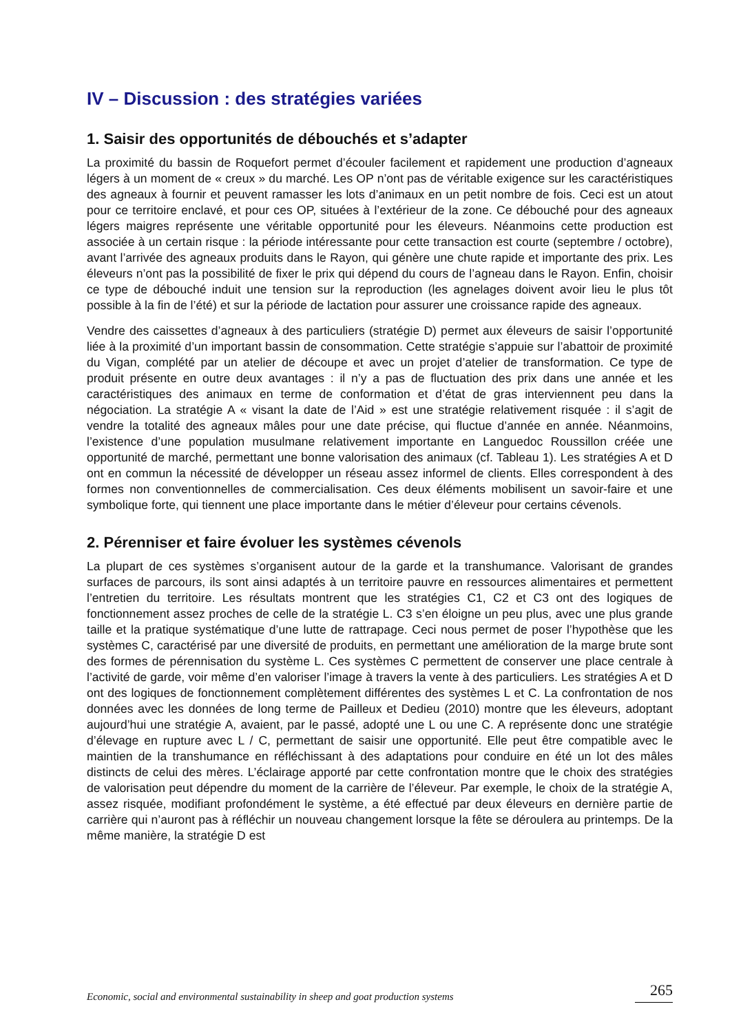IV – Discussion : des stratégies variées
1. Saisir des opportunités de débouchés et s’adapter
La proximité du bassin de Roquefort permet d’écouler facilement et rapidement une production d’agneaux légers à un moment de « creux » du marché. Les OP n’ont pas de véritable exigence sur les caractéristiques des agneaux à fournir et peuvent ramasser les lots d’animaux en un petit nombre de fois. Ceci est un atout pour ce territoire enclavé, et pour ces OP, situées à l’extérieur de la zone. Ce débouché pour des agneaux légers maigres représente une véritable opportunité pour les éleveurs. Néanmoins cette production est associée à un certain risque : la période intéressante pour cette transaction est courte (septembre / octobre), avant l’arrivée des agneaux produits dans le Rayon, qui génère une chute rapide et importante des prix. Les éleveurs n’ont pas la possibilité de fixer le prix qui dépend du cours de l’agneau dans le Rayon. Enfin, choisir ce type de débouché induit une tension sur la reproduction (les agnelages doivent avoir lieu le plus tôt possible à la fin de l’été) et sur la période de lactation pour assurer une croissance rapide des agneaux.
Vendre des caissettes d’agneaux à des particuliers (stratégie D) permet aux éleveurs de saisir l’opportunité liée à la proximité d’un important bassin de consommation. Cette stratégie s’appuie sur l’abattoir de proximité du Vigan, complété par un atelier de découpe et avec un projet d’atelier de transformation. Ce type de produit présente en outre deux avantages : il n’y a pas de fluctuation des prix dans une année et les caractéristiques des animaux en terme de conformation et d’état de gras interviennent peu dans la négociation. La stratégie A « visant la date de l’Aid » est une stratégie relativement risquée : il s’agit de vendre la totalité des agneaux mâles pour une date précise, qui fluctue d’année en année. Néanmoins, l’existence d’une population musulmane relativement importante en Languedoc Roussillon créée une opportunité de marché, permettant une bonne valorisation des animaux (cf. Tableau 1). Les stratégies A et D ont en commun la nécessité de développer un réseau assez informel de clients. Elles correspondent à des formes non conventionnelles de commercialisation. Ces deux éléments mobilisent un savoir-faire et une symbolique forte, qui tiennent une place importante dans le métier d’éleveur pour certains cévenols.
2. Pérenniser et faire évoluer les systèmes cévenols
La plupart de ces systèmes s’organisent autour de la garde et la transhumance. Valorisant de grandes surfaces de parcours, ils sont ainsi adaptés à un territoire pauvre en ressources alimentaires et permettent l’entretien du territoire. Les résultats montrent que les stratégies C1, C2 et C3 ont des logiques de fonctionnement assez proches de celle de la stratégie L. C3 s’en éloigne un peu plus, avec une plus grande taille et la pratique systématique d’une lutte de rattrapage. Ceci nous permet de poser l’hypothèse que les systèmes C, caractérisé par une diversité de produits, en permettant une amélioration de la marge brute sont des formes de pérennisation du système L. Ces systèmes C permettent de conserver une place centrale à l’activité de garde, voir même d’en valoriser l’image à travers la vente à des particuliers. Les stratégies A et D ont des logiques de fonctionnement complètement différentes des systèmes L et C. La confrontation de nos données avec les données de long terme de Pailleux et Dedieu (2010) montre que les éleveurs, adoptant aujourd’hui une stratégie A, avaient, par le passé, adopté une L ou une C. A représente donc une stratégie d’élevage en rupture avec L / C, permettant de saisir une opportunité. Elle peut être compatible avec le maintien de la transhumance en réfléchissant à des adaptations pour conduire en été un lot des mâles distincts de celui des mères. L’éclairage apporté par cette confrontation montre que le choix des stratégies de valorisation peut dépendre du moment de la carrière de l’éleveur. Par exemple, le choix de la stratégie A, assez risquée, modifiant profondément le système, a été effectué par deux éleveurs en dernière partie de carrière qui n’auront pas à réfléchir un nouveau changement lorsque la fête se déroulera au printemps. De la même manière, la stratégie D est
Economic, social and environmental sustainability in sheep and goat production systems 265